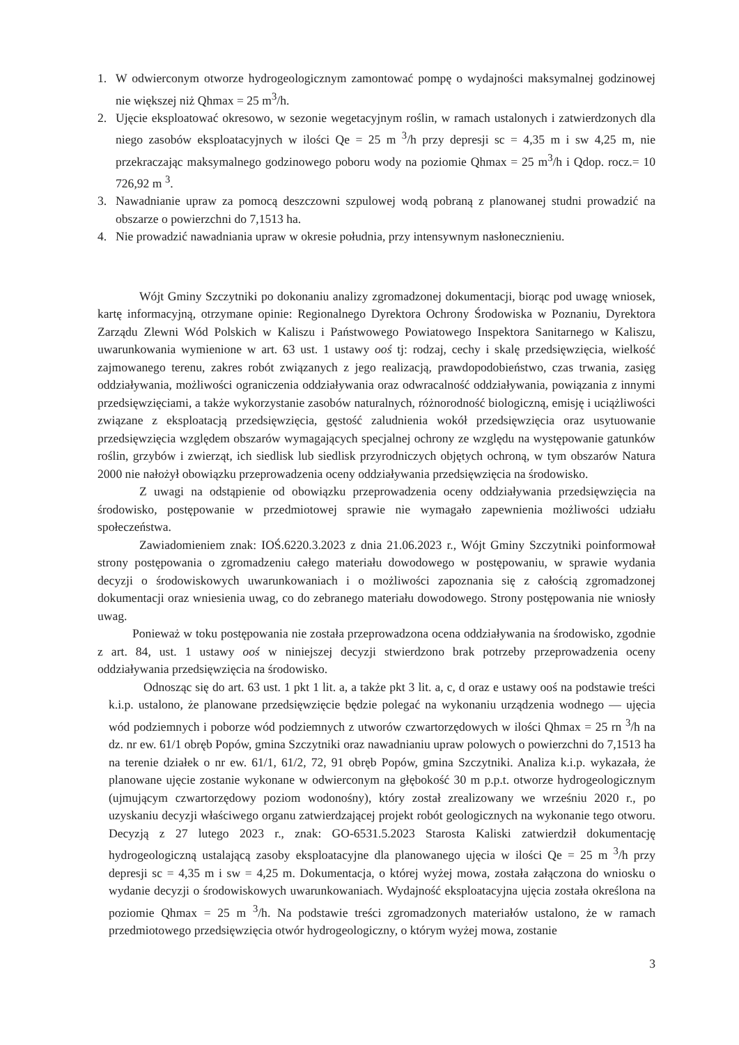1. W odwierconym otworze hydrogeologicznym zamontować pompę o wydajności maksymalnej godzinowej nie większej niż Qhmax = 25 m<sup>3</sup>/h.
2. Ujęcie eksploatować okresowo, w sezonie wegetacyjnym roślin, w ramach ustalonych i zatwierdzonych dla niego zasobów eksploatacyjnych w ilości Qe = 25 m <sup>3</sup>/h przy depresji sc = 4,35 m i sw 4,25 m, nie przekraczając maksymalnego godzinowego poboru wody na poziomie Qhmax = 25 m<sup>3</sup>/h i Qdop. rocz.= 10 726,92 m <sup>3</sup>.
3. Nawadnianie upraw za pomocą deszczowni szpulowej wodą pobraną z planowanej studni prowadzić na obszarze o powierzchni do 7,1513 ha.
4. Nie prowadzić nawadniania upraw w okresie południa, przy intensywnym nasłonecznieniu.
Wójt Gminy Szczytniki po dokonaniu analizy zgromadzonej dokumentacji, biorąc pod uwagę wniosek, kartę informacyjną, otrzymane opinie: Regionalnego Dyrektora Ochrony Środowiska w Poznaniu, Dyrektora Zarządu Zlewni Wód Polskich w Kaliszu i Państwowego Powiatowego Inspektora Sanitarnego w Kaliszu, uwarunkowania wymienione w art. 63 ust. 1 ustawy ooś tj: rodzaj, cechy i skalę przedsięwzięcia, wielkość zajmowanego terenu, zakres robót związanych z jego realizacją, prawdopodobieństwo, czas trwania, zasięg oddziaływania, możliwości ograniczenia oddziaływania oraz odwracalność oddziaływania, powiązania z innymi przedsięwzięciami, a także wykorzystanie zasobów naturalnych, różnorodność biologiczną, emisję i uciążliwości związane z eksploatacją przedsięwzięcia, gęstość zaludnienia wokół przedsięwzięcia oraz usytuowanie przedsięwzięcia względem obszarów wymagających specjalnej ochrony ze względu na występowanie gatunków roślin, grzybów i zwierząt, ich siedlisk lub siedlisk przyrodniczych objętych ochroną, w tym obszarów Natura 2000 nie nałożył obowiązku przeprowadzenia oceny oddziaływania przedsięwzięcia na środowisko.
Z uwagi na odstąpienie od obowiązku przeprowadzenia oceny oddziaływania przedsięwzięcia na środowisko, postępowanie w przedmiotowej sprawie nie wymagało zapewnienia możliwości udziału społeczeństwa.
Zawiadomieniem znak: IOŚ.6220.3.2023 z dnia 21.06.2023 r., Wójt Gminy Szczytniki poinformował strony postępowania o zgromadzeniu całego materiału dowodowego w postępowaniu, w sprawie wydania decyzji o środowiskowych uwarunkowaniach i o możliwości zapoznania się z całością zgromadzonej dokumentacji oraz wniesienia uwag, co do zebranego materiału dowodowego. Strony postępowania nie wniosły uwag.
Ponieważ w toku postępowania nie została przeprowadzona ocena oddziaływania na środowisko, zgodnie z art. 84, ust. 1 ustawy ooś w niniejszej decyzji stwierdzono brak potrzeby przeprowadzenia oceny oddziaływania przedsięwzięcia na środowisko.
Odnosząc się do art. 63 ust. 1 pkt 1 lit. a, a także pkt 3 lit. a, c, d oraz e ustawy ooś na podstawie treści k.i.p. ustalono, że planowane przedsięwzięcie będzie polegać na wykonaniu urządzenia wodnego — ujęcia wód podziemnych i poborze wód podziemnych z utworów czwartorzędowych w ilości Qhmax = 25 rn <sup>3</sup>/h na dz. nr ew. 61/1 obręb Popów, gmina Szczytniki oraz nawadnianiu upraw polowych o powierzchni do 7,1513 ha na terenie działek o nr ew. 61/1, 61/2, 72, 91 obręb Popów, gmina Szczytniki. Analiza k.i.p. wykazała, że planowane ujęcie zostanie wykonane w odwierconym na głębokość 30 m p.p.t. otworze hydrogeologicznym (ujmującym czwartorzędowy poziom wodonośny), który został zrealizowany we wrześniu 2020 r., po uzyskaniu decyzji właściwego organu zatwierdzającej projekt robót geologicznych na wykonanie tego otworu. Decyzją z 27 lutego 2023 r., znak: GO-6531.5.2023 Starosta Kaliski zatwierdził dokumentację hydrogeologiczną ustalającą zasoby eksploatacyjne dla planowanego ujęcia w ilości Qe = 25 m <sup>3</sup>/h przy depresji sc = 4,35 m i sw = 4,25 m. Dokumentacja, o której wyżej mowa, została załączona do wniosku o wydanie decyzji o środowiskowych uwarunkowaniach. Wydajność eksploatacyjna ujęcia została określona na poziomie Qhmax = 25 m <sup>3</sup>/h. Na podstawie treści zgromadzonych materiałów ustalono, że w ramach przedmiotowego przedsięwzięcia otwór hydrogeologiczny, o którym wyżej mowa, zostanie
3